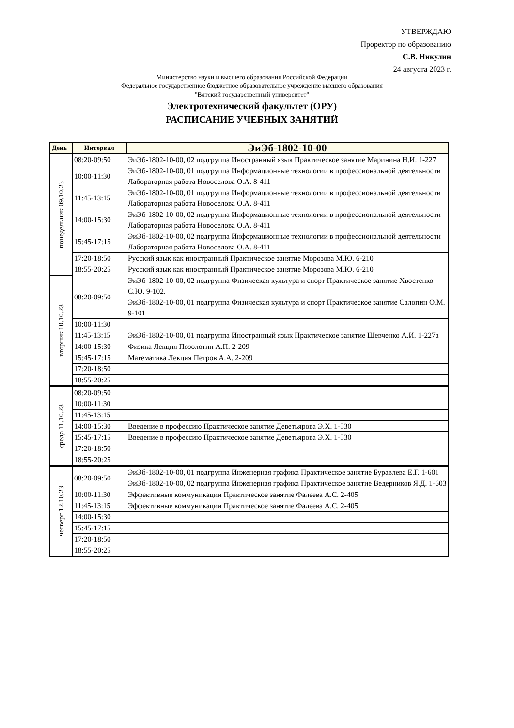УТВЕРЖДАЮ
Проректор по образованию
С.В. Никулин
24 августа 2023 г.
Министерство науки и высшего образования Российской Федерации
Федеральное государственное бюджетное образовательное учреждение высшего образования
"Вятский государственный университет"
Электротехнический факультет (ОРУ)
РАСПИСАНИЕ УЧЕБНЫХ ЗАНЯТИЙ
| День | Интервал | ЭиЭб-1802-10-00 |
| --- | --- | --- |
| понедельник 09.10.23 | 08:20-09:50 | ЭиЭб-1802-10-00, 02 подгруппа Иностранный язык Практическое занятие Маринина Н.И. 1-227 |
| | 10:00-11:30 | ЭиЭб-1802-10-00, 01 подгруппа Информационные технологии в профессиональной деятельности Лабораторная работа Новоселова О.А. 8-411 |
| | 11:45-13:15 | ЭиЭб-1802-10-00, 01 подгруппа Информационные технологии в профессиональной деятельности Лабораторная работа Новоселова О.А. 8-411 |
| | 14:00-15:30 | ЭиЭб-1802-10-00, 02 подгруппа Информационные технологии в профессиональной деятельности Лабораторная работа Новоселова О.А. 8-411 |
| | 15:45-17:15 | ЭиЭб-1802-10-00, 02 подгруппа Информационные технологии в профессиональной деятельности Лабораторная работа Новоселова О.А. 8-411 |
| | 17:20-18:50 | Русский язык как иностранный Практическое занятие Морозова М.Ю. 6-210 |
| | 18:55-20:25 | Русский язык как иностранный Практическое занятие Морозова М.Ю. 6-210 |
| вторник 10.10.23 | 08:20-09:50 | ЭиЭб-1802-10-00, 02 подгруппа Физическая культура и спорт Практическое занятие Хвостенко С.Ю. 9-102. |
| | | ЭиЭб-1802-10-00, 01 подгруппа Физическая культура и спорт Практическое занятие Салопин О.М. 9-101 |
| | 10:00-11:30 | |
| | 11:45-13:15 | ЭиЭб-1802-10-00, 01 подгруппа Иностранный язык Практическое занятие Шевченко А.И. 1-227а |
| | 14:00-15:30 | Физика Лекция Позолотин А.П. 2-209 |
| | 15:45-17:15 | Математика Лекция Петров А.А. 2-209 |
| | 17:20-18:50 | |
| | 18:55-20:25 | |
| среда 11.10.23 | 08:20-09:50 | |
| | 10:00-11:30 | |
| | 11:45-13:15 | |
| | 14:00-15:30 | Введение в профессию Практическое занятие Деветьярова Э.Х. 1-530 |
| | 15:45-17:15 | Введение в профессию Практическое занятие Деветьярова Э.Х. 1-530 |
| | 17:20-18:50 | |
| | 18:55-20:25 | |
| четверг 12.10.23 | 08:20-09:50 | ЭиЭб-1802-10-00, 01 подгруппа Инженерная графика Практическое занятие Буравлева Е.Г. 1-601 |
| | | ЭиЭб-1802-10-00, 02 подгруппа Инженерная графика Практическое занятие Ведерников Я.Д. 1-603 |
| | 10:00-11:30 | Эффективные коммуникации Практическое занятие Фалеева А.С. 2-405 |
| | 11:45-13:15 | Эффективные коммуникации Практическое занятие Фалеева А.С. 2-405 |
| | 14:00-15:30 | |
| | 15:45-17:15 | |
| | 17:20-18:50 | |
| | 18:55-20:25 | |